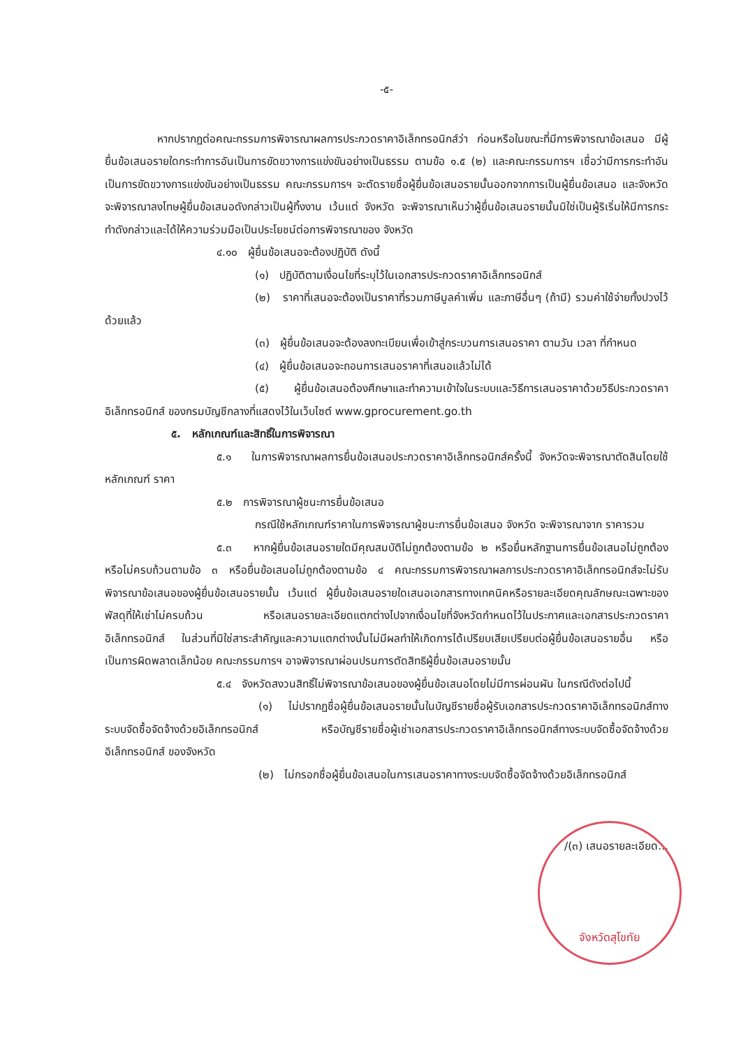-๕-
หากปรากฏต่อคณะกรรมการพิจารณาผลการประกวดราคาอิเล็กทรอนิกส์ว่า ก่อนหรือในขณะที่มีการพิจารณาข้อเสนอ มีผู้ยื่นข้อเสนอรายใดกระทำการอันเป็นการขัดขวางการแข่งขันอย่างเป็นธรรม ตามข้อ ๑.๕ (๒) และคณะกรรมการฯ เชื่อว่ามีการกระทำอันเป็นการขัดขวางการแข่งขันอย่างเป็นธรรม คณะกรรมการฯ จะตัดรายชื่อผู้ยื่นข้อเสนอรายนั้นออกจากการเป็นผู้ยื่นข้อเสนอ และจังหวัด จะพิจารณาลงโทษผู้ยื่นข้อเสนอดังกล่าวเป็นผู้ทิ้งงาน เว้นแต่ จังหวัด จะพิจารณาเห็นว่าผู้ยื่นข้อเสนอรายนั้นมิใช่เป็นผู้ริเริ่มให้มีการกระทำดังกล่าวและได้ให้ความร่วมมือเป็นประโยชน์ต่อการพิจารณาของ จังหวัด
๔.๑๐ ผู้ยื่นข้อเสนอจะต้องปฏิบัติ ดังนี้
(๑) ปฏิบัติตามเงื่อนไขที่ระบุไว้ในเอกสารประกวดราคาอิเล็กทรอนิกส์
(๒) ราคาที่เสนอจะต้องเป็นราคาที่รวมภาษีมูลค่าเพิ่ม และภาษีอื่นๆ (ถ้ามี) รวมค่าใช้จ่ายทั้งปวงไว้ด้วยแล้ว
(๓) ผู้ยื่นข้อเสนอจะต้องลงทะเบียนเพื่อเข้าสู่กระบวนการเสนอราคา ตามวัน เวลา ที่กำหนด
(๔) ผู้ยื่นข้อเสนอจะถอนการเสนอราคาที่เสนอแล้วไม่ได้
(๕) ผู้ยื่นข้อเสนอต้องศึกษาและทำความเข้าใจในระบบและวิธีการเสนอราคาด้วยวิธีประกวดราคาอิเล็กทรอนิกส์ ของกรมบัญชีกลางที่แสดงไว้ในเว็บไซต์ www.gprocurement.go.th
๕. หลักเกณฑ์และสิทธิ์ในการพิจารณา
๕.๑ ในการพิจารณาผลการยื่นข้อเสนอประกวดราคาอิเล็กทรอนิกส์ครั้งนี้ จังหวัดจะพิจารณาตัดสินโดยใช้หลักเกณฑ์ ราคา
๕.๒ การพิจารณาผู้ชนะการยื่นข้อเสนอ
กรณีใช้หลักเกณฑ์ราคาในการพิจารณาผู้ชนะการยื่นข้อเสนอ จังหวัด จะพิจารณาจาก ราคารวม
๕.๓ หากผู้ยื่นข้อเสนอรายใดมีคุณสมบัติไม่ถูกต้องตามข้อ ๒ หรือยื่นหลักฐานการยื่นข้อเสนอไม่ถูกต้อง หรือไม่ครบถ้วนตามข้อ ๓ หรือยื่นข้อเสนอไม่ถูกต้องตามข้อ ๔ คณะกรรมการพิจารณาผลการประกวดราคาอิเล็กทรอนิกส์จะไม่รับพิจารณาข้อเสนอของผู้ยื่นข้อเสนอรายนั้น เว้นแต่ ผู้ยื่นข้อเสนอรายใดเสนอเอกสารทางเทคนิคหรือรายละเอียดคุณลักษณะเฉพาะของพัสดุที่ให้เช่าไม่ครบถ้วน หรือเสนอรายละเอียดแตกต่างไปจากเงื่อนไขที่จังหวัดกำหนดไว้ในประกาศและเอกสารประกวดราคาอิเล็กทรอนิกส์ ในส่วนที่มิใช่สาระสำคัญและความแตกต่างนั้นไม่มีผลทำให้เกิดการได้เปรียบเสียเปรียบต่อผู้ยื่นข้อเสนอรายอื่น หรือเป็นการผิดพลาดเล็กน้อย คณะกรรมการฯ อาจพิจารณาผ่อนปรนการตัดสิทธิผู้ยื่นข้อเสนอรายนั้น
๕.๔ จังหวัดสงวนสิทธิ์ไม่พิจารณาข้อเสนอของผู้ยื่นข้อเสนอโดยไม่มีการผ่อนผัน ในกรณีดังต่อไปนี้
(๑) ไม่ปรากฏชื่อผู้ยื่นข้อเสนอรายนั้นในบัญชีรายชื่อผู้รับเอกสารประกวดราคาอิเล็กทรอนิกส์ทางระบบจัดซื้อจัดจ้างด้วยอิเล็กทรอนิกส์ หรือบัญชีรายชื่อผู้เช่าเอกสารประกวดราคาอิเล็กทรอนิกส์ทางระบบจัดซื้อจัดจ้างด้วยอิเล็กทรอนิกส์ ของจังหวัด
(๒) ไม่กรอกชื่อผู้ยื่นข้อเสนอในการเสนอราคาทางระบบจัดซื้อจัดจ้างด้วยอิเล็กทรอนิกส์
/(๓) เสนอรายละเอียด...
จังหวัดสุโขทัย